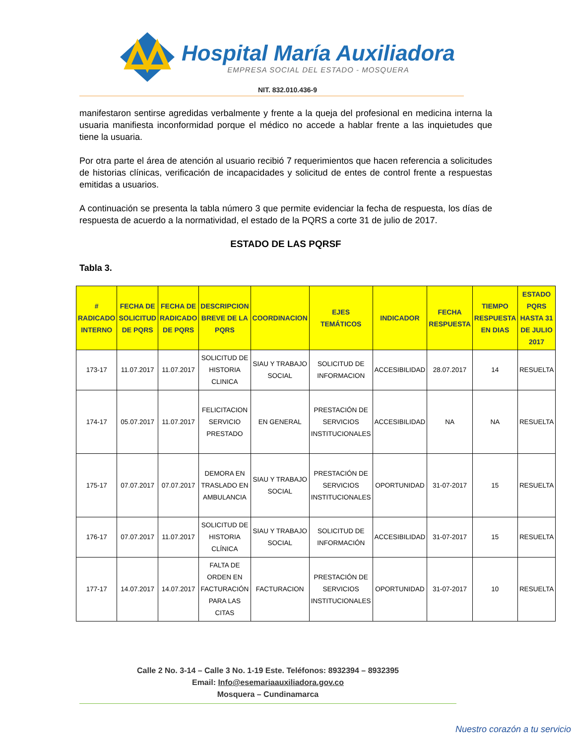Hospital María Auxiliadora
EMPRESA SOCIAL DEL ESTADO - MOSQUERA
NIT. 832.010.436-9
manifestaron sentirse agredidas verbalmente y frente a la queja del profesional en medicina interna la usuaria manifiesta inconformidad porque el médico no accede a hablar frente a las inquietudes que tiene la usuaria.
Por otra parte el área de atención al usuario recibió 7 requerimientos que hacen referencia a solicitudes de historias clínicas, verificación de incapacidades y solicitud de entes de control frente a respuestas emitidas a usuarios.
A continuación se presenta la tabla número 3 que permite evidenciar la fecha de respuesta, los días de respuesta de acuerdo a la normatividad, el estado de la PQRS a corte 31 de julio de 2017.
ESTADO DE LAS PQRSF
Tabla 3.
| # RADICADO INTERNO | FECHA DE SOLICITUD DE PQRS | FECHA DE RADICADO DE PQRS | DESCRIPCION BREVE DE LA PQRS | COORDINACION | EJES TEMÁTICOS | INDICADOR | FECHA RESPUESTA | TIEMPO RESPUESTA EN DIAS | ESTADO PQRS HASTA 31 DE JULIO 2017 |
| --- | --- | --- | --- | --- | --- | --- | --- | --- | --- |
| 173-17 | 11.07.2017 | 11.07.2017 | SOLICITUD DE HISTORIA CLINICA | SIAU Y TRABAJO SOCIAL | SOLICITUD DE INFORMACION | ACCESIBILIDAD | 28.07.2017 | 14 | RESUELTA |
| 174-17 | 05.07.2017 | 11.07.2017 | FELICITACION SERVICIO PRESTADO | EN GENERAL | PRESTACIÓN DE SERVICIOS INSTITUCIONALES | ACCESIBILIDAD | NA | NA | RESUELTA |
| 175-17 | 07.07.2017 | 07.07.2017 | DEMORA EN TRASLADO EN AMBULANCIA | SIAU Y TRABAJO SOCIAL | PRESTACIÓN DE SERVICIOS INSTITUCIONALES | OPORTUNIDAD | 31-07-2017 | 15 | RESUELTA |
| 176-17 | 07.07.2017 | 11.07.2017 | SOLICITUD DE HISTORIA CLÍNICA | SIAU Y TRABAJO SOCIAL | SOLICITUD DE INFORMACIÓN | ACCESIBILIDAD | 31-07-2017 | 15 | RESUELTA |
| 177-17 | 14.07.2017 | 14.07.2017 | FALTA DE ORDEN EN FACTURACIÓN PARA LAS CITAS | FACTURACION | PRESTACIÓN DE SERVICIOS INSTITUCIONALES | OPORTUNIDAD | 31-07-2017 | 10 | RESUELTA |
Calle 2 No. 3-14 – Calle 3 No. 1-19 Este. Teléfonos: 8932394 – 8932395
Email: Info@esemariaauxiliadora.gov.co
Mosquera – Cundinamarca
Nuestro corazón a tu servicio